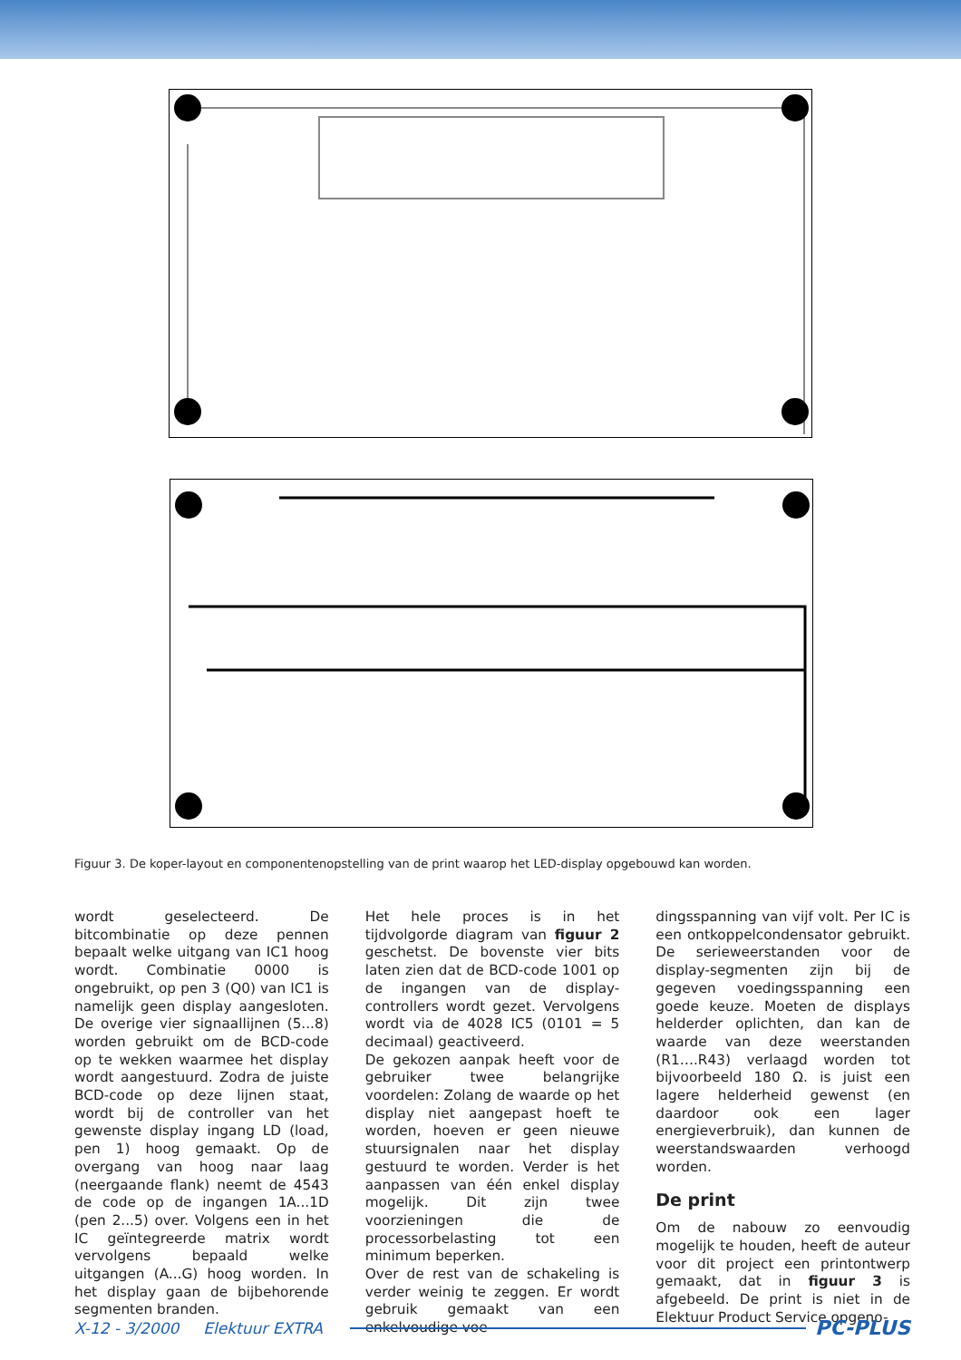Figuur 3. De koper-layout en componentenopstelling van de print waarop het LED-display opgebouwd kan worden.
wordt geselecteerd. De bitcombinatie op deze pennen bepaalt welke uitgang van IC1 hoog wordt. Combinatie 0000 is ongebruikt, op pen 3 (Q0) van IC1 is namelijk geen display aangesloten. De overige vier signaallijnen (5...8) worden gebruikt om de BCD-code op te wekken waarmee het display wordt aangestuurd. Zodra de juiste BCD-code op deze lijnen staat, wordt bij de controller van het gewenste display ingang LD (load, pen 1) hoog gemaakt. Op de overgang van hoog naar laag (neergaande flank) neemt de 4543 de code op de ingangen 1A...1D (pen 2...5) over. Volgens een in het IC geïntegreerde matrix wordt vervolgens bepaald welke uitgangen (A...G) hoog worden. In het display gaan de bijbehorende segmenten branden.
Het hele proces is in het tijdvolgorde diagram van figuur 2 geschetst. De bovenste vier bits laten zien dat de BCD-code 1001 op de ingangen van de display-controllers wordt gezet. Vervolgens wordt via de 4028 IC5 (0101 = 5 decimaal) geactiveerd.
De gekozen aanpak heeft voor de gebruiker twee belangrijke voordelen: Zolang de waarde op het display niet aangepast hoeft te worden, hoeven er geen nieuwe stuursignalen naar het display gestuurd te worden. Verder is het aanpassen van één enkel display mogelijk. Dit zijn twee voorzieningen die de processorbelasting tot een minimum beperken.
Over de rest van de schakeling is verder weinig te zeggen. Er wordt gebruik gemaakt van een enkelvoudige voe-
dingsspanning van vijf volt. Per IC is een ontkoppelcondensator gebruikt. De serieweerstanden voor de display-segmenten zijn bij de gegeven voedingsspanning een goede keuze. Moeten de displays helderder oplichten, dan kan de waarde van deze weerstanden (R1….R43) verlaagd worden tot bijvoorbeeld 180 Ω. is juist een lagere helderheid gewenst (en daardoor ook een lager energieverbruik), dan kunnen de weerstandswaarden verhoogd worden.
De print
Om de nabouw zo eenvoudig mogelijk te houden, heeft de auteur voor dit project een printontwerp gemaakt, dat in figuur 3 is afgebeeld. De print is niet in de Elektuur Product Service opgeno-
X-12 - 3/2000 Elektuur EXTRA PC-PLUS